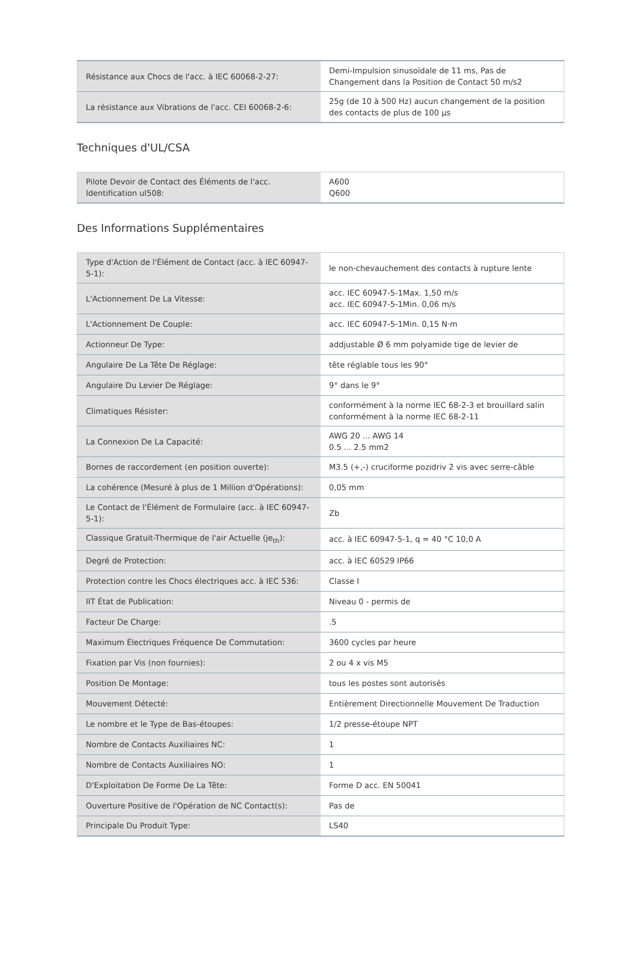| Résistance aux Chocs de l'acc. à IEC 60068-2-27: | Demi-Impulsion sinusoïdale de 11 ms, Pas de Changement dans la Position de Contact 50 m/s2 |
| La résistance aux Vibrations de l'acc. CEI 60068-2-6: | 25g (de 10 à 500 Hz) aucun changement de la position des contacts de plus de 100 µs |
Techniques d'UL/CSA
| Pilote Devoir de Contact des Éléments de l'acc. Identification ul508: | A600 Q600 |
Des Informations Supplémentaires
| Type d'Action de l'Élément de Contact (acc. à IEC 60947-5-1): | le non-chevauchement des contacts à rupture lente |
| L'Actionnement De La Vitesse: | acc. IEC 60947-5-1Max. 1,50 m/s acc. IEC 60947-5-1Min. 0,06 m/s |
| L'Actionnement De Couple: | acc. IEC 60947-5-1Min. 0,15 N·m |
| Actionneur De Type: | addjustable Ø 6 mm polyamide tige de levier de |
| Angulaire De La Tête De Réglage: | tête réglable tous les 90° |
| Angulaire Du Levier De Réglage: | 9° dans le 9° |
| Climatiques Résister: | conformément à la norme IEC 68-2-3 et brouillard salin conformément à la norme IEC 68-2-11 |
| La Connexion De La Capacité: | AWG 20 ... AWG 14 0.5 ... 2.5 mm2 |
| Bornes de raccordement (en position ouverte): | M3.5 (+,-) cruciforme pozidriv 2 vis avec serre-câble |
| La cohérence (Mesuré à plus de 1 Million d'Opérations): | 0,05 mm |
| Le Contact de l'Élément de Formulaire (acc. à IEC 60947-5-1): | Zb |
| Classique Gratuit-Thermique de l'air Actuelle (je<sub>th</sub>): | acc. à IEC 60947-5-1, q = 40 °C 10,0 A |
| Degré de Protection: | acc. à IEC 60529 IP66 |
| Protection contre les Chocs électriques acc. à IEC 536: | Classe I |
| IIT État de Publication: | Niveau 0 - permis de |
| Facteur De Charge: | .5 |
| Maximum Électriques Fréquence De Commutation: | 3600 cycles par heure |
| Fixation par Vis (non fournies): | 2 ou 4 x vis M5 |
| Position De Montage: | tous les postes sont autorisés |
| Mouvement Détecté: | Entièrement Directionnelle Mouvement De Traduction |
| Le nombre et le Type de Bas-étoupes: | 1/2 presse-étoupe NPT |
| Nombre de Contacts Auxiliaires NC: | 1 |
| Nombre de Contacts Auxiliaires NO: | 1 |
| D'Exploitation De Forme De La Tête: | Forme D acc. EN 50041 |
| Ouverture Positive de l'Opération de NC Contact(s): | Pas de |
| Principale Du Produit Type: | LS40 |